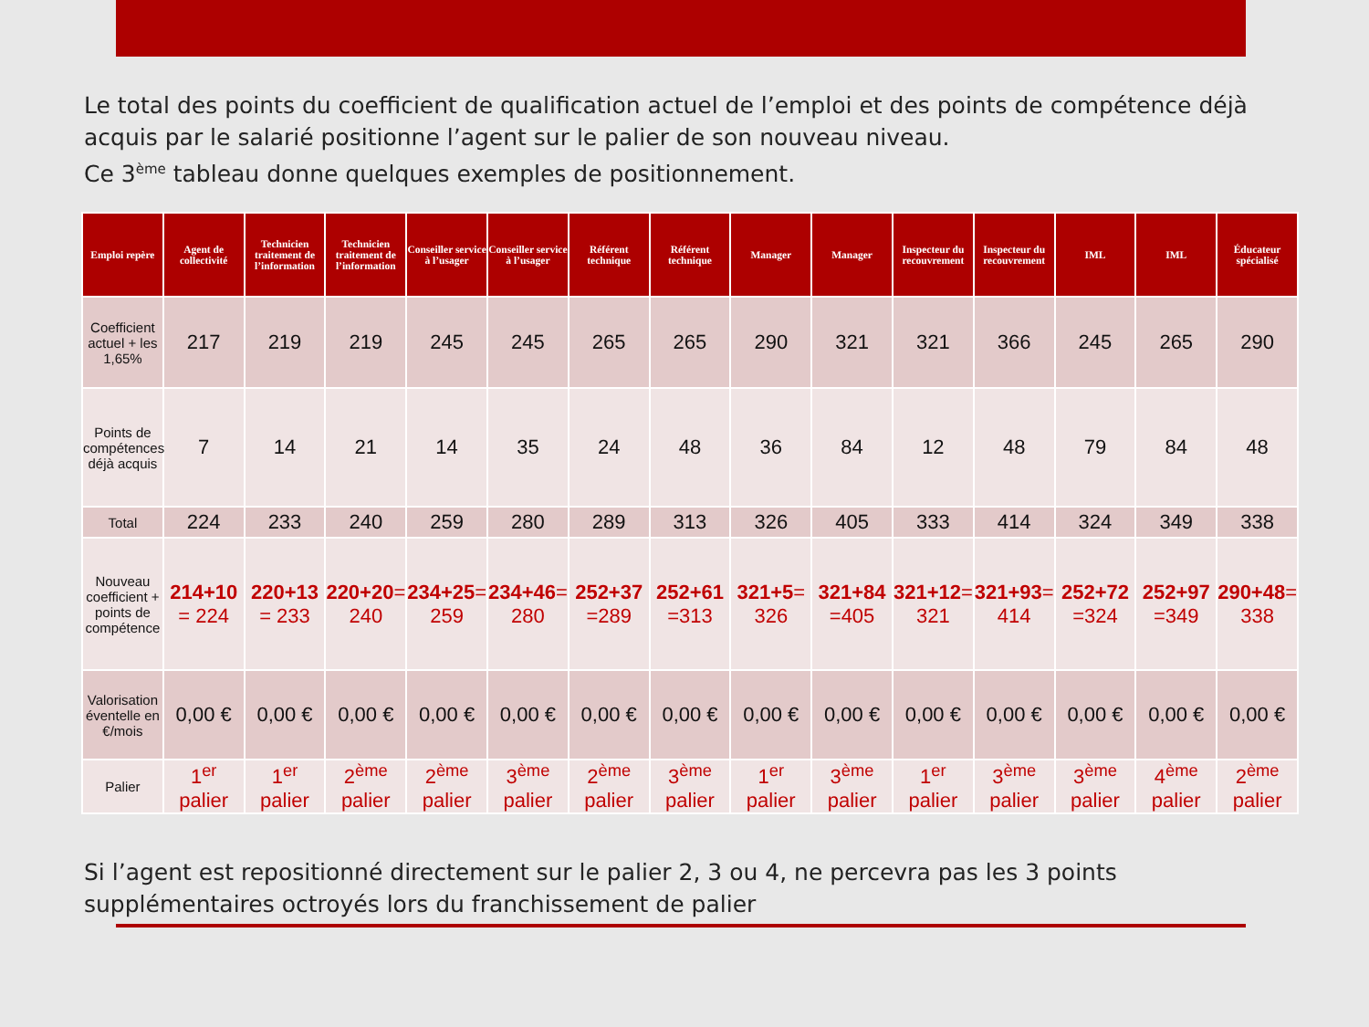Le total des points du coefficient de qualification actuel de l’emploi et des points de compétence déjà acquis par le salarié positionne l’agent sur le palier de son nouveau niveau.
Ce 3<sup>ème</sup> tableau donne quelques exemples de positionnement.
| Emploi repère | Agent de collectivité | Technicien traitement de l’information | Technicien traitement de l’information | Conseiller service à l’usager | Conseiller service à l’usager | Référent technique | Référent technique | Manager | Manager | Inspecteur du recouvrement | Inspecteur du recouvrement | IML | IML | Éducateur spécialisé |
| --- | --- | --- | --- | --- | --- | --- | --- | --- | --- | --- | --- | --- | --- | --- |
| Coefficient actuel + les 1,65% | 217 | 219 | 219 | 245 | 245 | 265 | 265 | 290 | 321 | 321 | 366 | 245 | 265 | 290 |
| Points de compétences déjà acquis | 7 | 14 | 21 | 14 | 35 | 24 | 48 | 36 | 84 | 12 | 48 | 79 | 84 | 48 |
| Total | 224 | 233 | 240 | 259 | 280 | 289 | 313 | 326 | 405 | 333 | 414 | 324 | 349 | 338 |
| Nouveau coefficient + points de compétence | 214+10 = 224 | 220+13 = 233 | 220+20 = 240 | 234+25 = 259 | 234+46 = 280 | 252+37 =289 | 252+61 =313 | 321+5 = 326 | 321+84 =405 | 321+12 = 321 | 321+93 = 414 | 252+72 =324 | 252+97 =349 | 290+48 = 338 |
| Valorisation éventelle en €/mois | 0,00 € | 0,00 € | 0,00 € | 0,00 € | 0,00 € | 0,00 € | 0,00 € | 0,00 € | 0,00 € | 0,00 € | 0,00 € | 0,00 € | 0,00 € | 0,00 € |
| Palier | 1<sup>er</sup> palier | 1<sup>er</sup> palier | 2<sup>ème</sup> palier | 2<sup>ème</sup> palier | 3<sup>ème</sup> palier | 2<sup>ème</sup> palier | 3<sup>ème</sup> palier | 1<sup>er</sup> palier | 3<sup>ème</sup> palier | 1<sup>er</sup> palier | 3<sup>ème</sup> palier | 3<sup>ème</sup> palier | 4<sup>ème</sup> palier | 2<sup>ème</sup> palier |
Si l’agent est repositionné directement sur le palier 2, 3 ou 4, ne percevra pas les 3 points supplémentaires octroyés lors du franchissement de palier